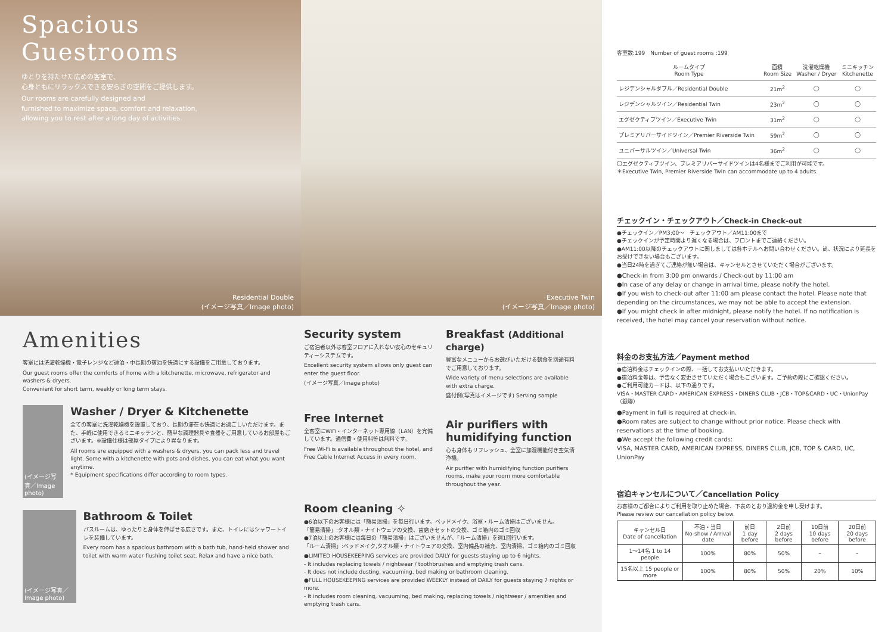Spacious
Guestrooms
ゆとりを持たせた広めの客室で、
心身ともにリラックスできる安らぎの空間をご提供します。
Our rooms are carefully designed and
furnished to maximize space, comfort and relaxation,
allowing you to rest after a long day of activities.
Residential Double
(イメージ写真／Image photo)
Executive Twin
(イメージ写真／Image photo)
Amenities
客室には洗濯乾燥機・電子レンジなど連泊・中長期の宿泊を快適にする設備をご用意しております。
Our guest rooms offer the comforts of home with a kitchenette, microwave, refrigerator and washers & dryers.
Convenient for short term, weekly or long term stays.
(イメージ写真／Image photo)
Washer / Dryer & Kitchenette
全ての客室に洗濯乾燥機を設置しており、長期の滞在も快適にお過ごしいただけます。また、手軽に使用できるミニキッチンと、簡単な調理器具や食器をご用意しているお部屋もございます。※設備仕様は部屋タイプにより異なります。
All rooms are equipped with a washers & dryers, you can pack less and travel light. Some with a kitchenette with pots and dishes, you can eat what you want anytime.
* Equipment specifications differ according to room types.
(イメージ写真／Image photo)
Bathroom & Toilet
バスルームは、ゆったりと身体を伸ばせる広さです。また、トイレにはシャワートイレを装備しています。
Every room has a spacious bathroom with a bath tub, hand-held shower and toilet with warm water flushing toilet seat. Relax and have a nice bath.
Security system
ご宿泊者以外は客室フロアに入れない安心のセキュリティーシステムです。
Excellent security system allows only guest can enter the guest floor.
(イメージ写真／Image photo)
Free Internet
全客室にWiFi・インターネット専用線（LAN）を完備しています。通信費・使用料等は無料です。
Free Wi-Fi is available throughout the hotel, and Free Cable Internet Access in every room.
Breakfast (Additional charge)
豊富なメニューからお選びいただける朝食を別途有料でご用意しております。
Wide variety of menu selections are available with extra charge.
盛付例(写真はイメージです) Serving sample
Air purifiers with humidifying function
心も身体もリフレッシュ、全室に加湿機能付き空気清浄機。
Air purifier with humidifying function purifiers rooms, make your room more comfortable throughout the year.
Room cleaning ✧
●6泊以下のお客様には「簡易清掃」を毎日行います。ベッドメイク、浴室・ルーム清掃はございません。
「簡易清掃」:タオル類・ナイトウェアの交換、歯磨きセットの交換、ゴミ箱内のゴミ回収
●7泊以上のお客様には毎日の「簡易清掃」はございませんが、「ルーム清掃」を週1回行います。
「ルーム清掃」:ベッドメイク,タオル類・ナイトウェアの交換、室内備品の補充、室内清掃、ゴミ箱内のゴミ回収
●LIMITED HOUSEKEEPING services are provided DAILY for guests staying up to 6 nights.
- It includes replacing towels / nightwear / toothbrushes and emptying trash cans.
- It does not include dusting, vacuuming, bed making or bathroom cleaning.
●FULL HOUSEKEEPING services are provided WEEKLY instead of DAILY for guests staying 7 nights or more.
- It includes room cleaning, vacuuming, bed making, replacing towels / nightwear / amenities and emptying trash cans.
客室数:199　Number of guest rooms :199
| ルームタイプ Room Type | 面積 Room Size | 洗濯乾燥機 Washer / Dryer | ミニキッチン Kitchenette |
| --- | --- | --- | --- |
| レジデンシャルダブル／Residential Double | 21m<sup>2</sup> | ◯ | ◯ |
| レジデンシャルツイン／Residential Twin | 23m<sup>2</sup> | ◯ | ◯ |
| エグゼクティブツイン／Executive Twin | 31m<sup>2</sup> | ◯ | ◯ |
| プレミアリバーサイドツイン／Premier Riverside Twin | 59m<sup>2</sup> | ◯ | ◯ |
| ユニバーサルツイン／Universal Twin | 36m<sup>2</sup> | ◯ | ◯ |
〇エグゼクティブツイン、プレミアリバーサイドツインは4名様までご利用が可能です。
＊Executive Twin, Premier Riverside Twin can accommodate up to 4 adults.
チェックイン・チェックアウト／Check-in Check-out
●チェックイン／PM3:00〜　チェックアウト／AM11:00まで
●チェックインが予定時間より遅くなる場合は、フロントまでご連絡ください。
●AM11:00以降のチェックアウトに関しましては各ホテルへお問い合わせください。尚、状況により延長をお受けできない場合もございます。
●当日24時を過ぎてご連絡が無い場合は、キャンセルとさせていただく場合がございます。
●Check-in from 3:00 pm onwards / Check-out by 11:00 am
●In case of any delay or change in arrival time, please notify the hotel.
●If you wish to check-out after 11:00 am please contact the hotel. Please note that depending on the circumstances, we may not be able to accept the extension.
●If you might check in after midnight, please notify the hotel. If no notification is received, the hotel may cancel your reservation without notice.
料金のお支払方法／Payment method
●宿泊料金はチェックインの際、一括してお支払いいただきます。
●宿泊料金等は、予告なく変更させていただく場合もございます。ご予約の際にご確認ください。
●ご利用可能カードは、以下の通りです。
VISA・MASTER CARD・AMERICAN EXPRESS・DINERS CLUB・JCB・TOP&CARD・UC・UnionPay（銀聯）
●Payment in full is required at check-in.
●Room rates are subject to change without prior notice. Please check with reservations at the time of booking.
●We accept the following credit cards:
VISA, MASTER CARD, AMERICAN EXPRESS, DINERS CLUB, JCB, TOP & CARD, UC, UnionPay
宿泊キャンセルについて／Cancellation Policy
お客様のご都合によりご利用を取り止めた場合、下表のとおり違約金を申し受けます。
Please review our cancellation policy below.
| キャンセル日 Date of cancellation | 不泊・当日 No-show / Arrival date | 前日 1 day before | 2日前 2 days before | 10日前 10 days before | 20日前 20 days before |
| --- | --- | --- | --- | --- | --- |
| 1〜14名 1 to 14 people | 100% | 80% | 50% | – | – |
| 15名以上 15 people or more | 100% | 80% | 50% | 20% | 10% |